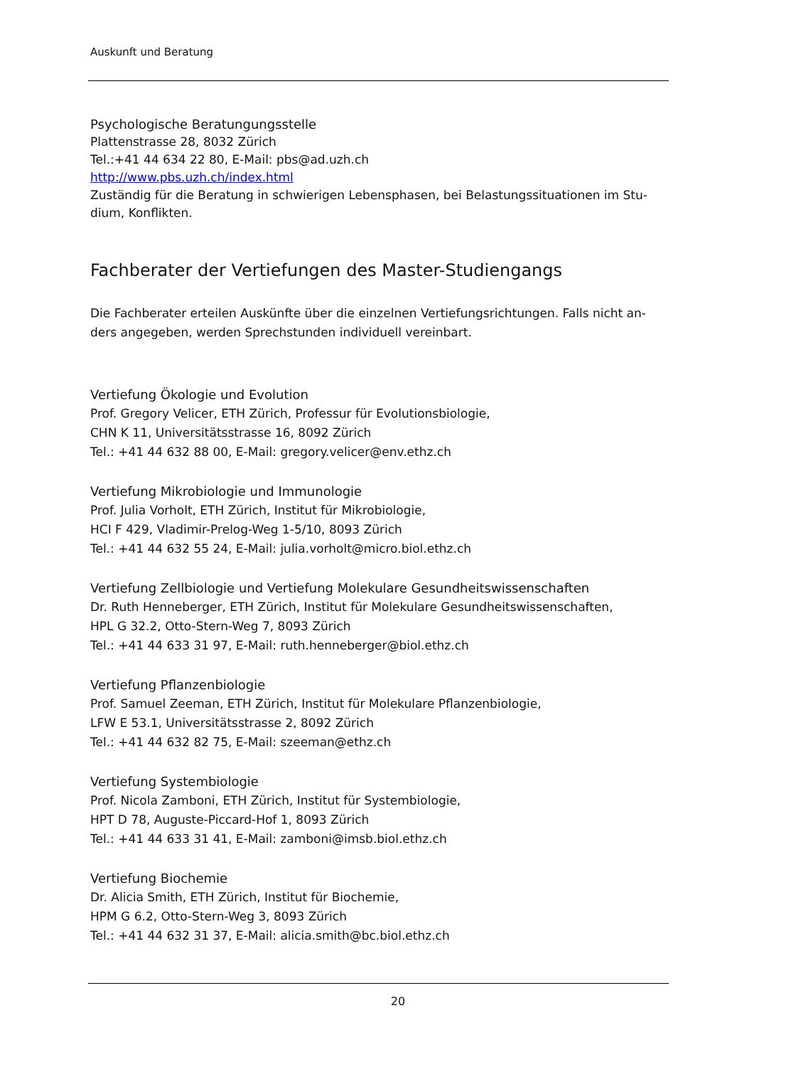Auskunft und Beratung
Psychologische Beratungungsstelle
Plattenstrasse 28, 8032 Zürich
Tel.:+41 44 634 22 80, E-Mail: pbs@ad.uzh.ch
http://www.pbs.uzh.ch/index.html
Zuständig für die Beratung in schwierigen Lebensphasen, bei Belastungssituationen im Stu-dium, Konflikten.
Fachberater der Vertiefungen des Master-Studiengangs
Die Fachberater erteilen Auskünfte über die einzelnen Vertiefungsrichtungen. Falls nicht an-ders angegeben, werden Sprechstunden individuell vereinbart.
Vertiefung Ökologie und Evolution
Prof. Gregory Velicer, ETH Zürich, Professur für Evolutionsbiologie,
CHN K 11, Universitätsstrasse 16, 8092 Zürich
Tel.: +41 44 632 88 00, E-Mail: gregory.velicer@env.ethz.ch
Vertiefung Mikrobiologie und Immunologie
Prof. Julia Vorholt, ETH Zürich, Institut für Mikrobiologie,
HCI F 429, Vladimir-Prelog-Weg 1-5/10, 8093 Zürich
Tel.: +41 44 632 55 24, E-Mail: julia.vorholt@micro.biol.ethz.ch
Vertiefung Zellbiologie und Vertiefung Molekulare Gesundheitswissenschaften
Dr. Ruth Henneberger, ETH Zürich, Institut für Molekulare Gesundheitswissenschaften,
HPL G 32.2, Otto-Stern-Weg 7, 8093 Zürich
Tel.: +41 44 633 31 97, E-Mail: ruth.henneberger@biol.ethz.ch
Vertiefung Pflanzenbiologie
Prof. Samuel Zeeman, ETH Zürich, Institut für Molekulare Pflanzenbiologie,
LFW E 53.1, Universitätsstrasse 2, 8092 Zürich
Tel.: +41 44 632 82 75, E-Mail: szeeman@ethz.ch
Vertiefung Systembiologie
Prof. Nicola Zamboni, ETH Zürich, Institut für Systembiologie,
HPT D 78, Auguste-Piccard-Hof 1, 8093 Zürich
Tel.: +41 44 633 31 41, E-Mail: zamboni@imsb.biol.ethz.ch
Vertiefung Biochemie
Dr. Alicia Smith, ETH Zürich, Institut für Biochemie,
HPM G 6.2, Otto-Stern-Weg 3, 8093 Zürich
Tel.: +41 44 632 31 37, E-Mail: alicia.smith@bc.biol.ethz.ch
20